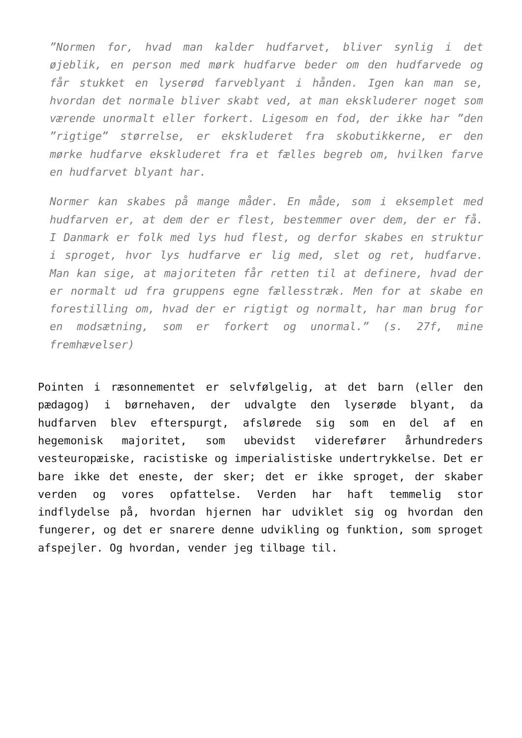”Normen for, hvad man kalder hudfarvet, bliver synlig i det øjeblik, en person med mørk hudfarve beder om den hudfarvede og får stukket en lyserød farveblyant i hånden. Igen kan man se, hvordan det normale bliver skabt ved, at man ekskluderer noget som værende unormalt eller forkert. Ligesom en fod, der ikke har ”den ”rigtige” størrelse, er ekskluderet fra skobutikkerne, er den mørke hudfarve ekskluderet fra et fælles begreb om, hvilken farve en hudfarvet blyant har.
Normer kan skabes på mange måder. En måde, som i eksemplet med hudfarven er, at dem der er flest, bestemmer over dem, der er få. I Danmark er folk med lys hud flest, og derfor skabes en struktur i sproget, hvor lys hudfarve er lig med, slet og ret, hudfarve. Man kan sige, at majoriteten får retten til at definere, hvad der er normalt ud fra gruppens egne fællesstræk. Men for at skabe en forestilling om, hvad der er rigtigt og normalt, har man brug for en modsætning, som er forkert og unormal.” (s. 27f, mine fremhævelser)
Pointen i ræsonnementet er selvfølgelig, at det barn (eller den pædagog) i børnehaven, der udvalgte den lyserøde blyant, da hudfarven blev efterspurgt, afslørede sig som en del af en hegemonisk majoritet, som ubevidst viderefører århundreders vesteuropæiske, racistiske og imperialistiske undertrykkelse. Det er bare ikke det eneste, der sker; det er ikke sproget, der skaber verden og vores opfattelse. Verden har haft temmelig stor indflydelse på, hvordan hjernen har udviklet sig og hvordan den fungerer, og det er snarere denne udvikling og funktion, som sproget afspejler. Og hvordan, vender jeg tilbage til.